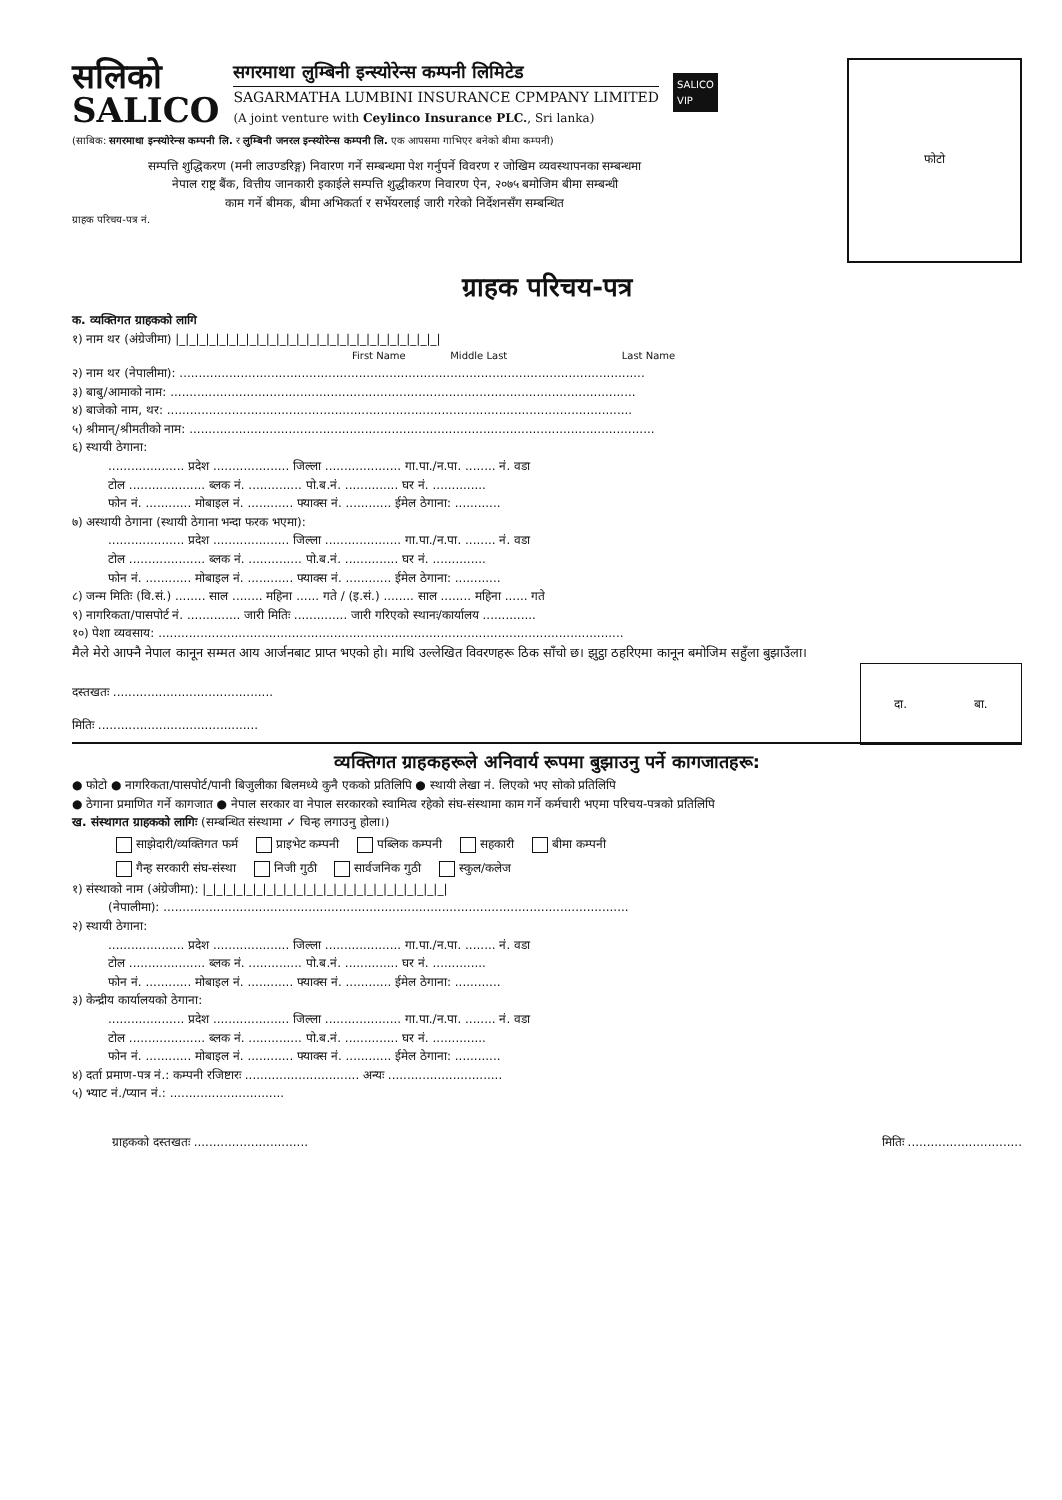सलिको
SALICO
सगरमाथा लुम्बिनी इन्स्योरेन्स कम्पनी लिमिटेड
SAGARMATHA LUMBINI INSURANCE CPMPANY LIMITED
(A joint venture with Ceylinco Insurance PLC., Sri lanka)
SALICO
VIP
(साबिक: सगरमाथा इन्स्योरेन्स कम्पनी लि. र लुम्बिनी जनरल इन्स्योरेन्स कम्पनी लि. एक आपसमा गाभिएर बनेको बीमा कम्पनी)
सम्पत्ति शुद्धिकरण (मनी लाउण्डरिङ्ग) निवारण गर्ने सम्बन्धमा पेश गर्नुपर्ने विवरण र जोखिम व्यवस्थापनका सम्बन्धमा
नेपाल राष्ट्र बैंक, वित्तीय जानकारी इकाईले सम्पत्ति शुद्धीकरण निवारण ऐन, २०७५ बमोजिम बीमा सम्बन्धी
काम गर्ने बीमक, बीमा अभिकर्ता र सर्भेयरलाई जारी गरेको निर्देशनसँग सम्बन्धित
ग्राहक परिचय-पत्र नं.
फोटो
ग्राहक परिचय-पत्र
क. व्यक्तिगत ग्राहकको लागि
१) नाम थर (अंग्रेजीमा) |_|_|_|_|_|_|_|_|_|_|_|_|_|_|_|_|_|_|_|_|_|_|_|_|_|_|
First Name Middle Last Last Name
२) नाम थर (नेपालीमा): ..........................................................................................................................
३) बाबु/आमाको नाम: ..........................................................................................................................
४) बाजेको नाम, थर: ..........................................................................................................................
५) श्रीमान्/श्रीमतीको नाम: ..........................................................................................................................
६) स्थायी ठेगाना:
.................... प्रदेश .................... जिल्ला .................... गा.पा./न.पा. ........ नं. वडा
टोल .................... ब्लक नं. .............. पो.ब.नं. .............. घर नं. ..............
फोन नं. ............ मोबाइल नं. ............ फ्याक्स नं. ............ ईमेल ठेगाना: ............
७) अस्थायी ठेगाना (स्थायी ठेगाना भन्दा फरक भएमा):
.................... प्रदेश .................... जिल्ला .................... गा.पा./न.पा. ........ नं. वडा
टोल .................... ब्लक नं. .............. पो.ब.नं. .............. घर नं. ..............
फोन नं. ............ मोबाइल नं. ............ फ्याक्स नं. ............ ईमेल ठेगाना: ............
८) जन्म मितिः (वि.सं.) ........ साल ........ महिना ...... गते / (इ.सं.) ........ साल ........ महिना ...... गते
९) नागरिकता/पासपोर्ट नं. .............. जारी मितिः .............. जारी गरिएको स्थानः/कार्यालय ..............
१०) पेशा व्यवसाय: ..........................................................................................................................
मैले मेरो आफ्नै नेपाल कानून सम्मत आय आर्जनबाट प्राप्त भएको हो। माथि उल्लेखित विवरणहरू ठिक साँचो छ। झुट्ठा ठहरिएमा कानून बमोजिम सहुँला बुझाउँला।
दा. बा.
दस्तखतः ..........................................
मितिः ..........................................
व्यक्तिगत ग्राहकहरूले अनिवार्य रूपमा बुझाउनु पर्ने कागजातहरू:
● फोटो ● नागरिकता/पासपोर्ट/पानी बिजुलीका बिलमध्ये कुनै एकको प्रतिलिपि ● स्थायी लेखा नं. लिएको भए सोको प्रतिलिपि
● ठेगाना प्रमाणित गर्ने कागजात ● नेपाल सरकार वा नेपाल सरकारको स्वामित्व रहेको संघ-संस्थामा काम गर्ने कर्मचारी भएमा परिचय-पत्रको प्रतिलिपि
ख. संस्थागत ग्राहकको लागिः (सम्बन्धित संस्थामा ✓ चिन्ह लगाउनु होला।)
साझेदारी/व्यक्तिगत फर्म प्राइभेट कम्पनी पब्लिक कम्पनी सहकारी बीमा कम्पनी
गैन्ह सरकारी संघ-संस्था निजी गुठी सार्वजनिक गुठी स्कुल/कलेज
१) संस्थाको नाम (अंग्रेजीमा): |_|_|_|_|_|_|_|_|_|_|_|_|_|_|_|_|_|_|_|_|_|_|_|_|
(नेपालीमा): ..........................................................................................................................
२) स्थायी ठेगाना:
.................... प्रदेश .................... जिल्ला .................... गा.पा./न.पा. ........ नं. वडा
टोल .................... ब्लक नं. .............. पो.ब.नं. .............. घर नं. ..............
फोन नं. ............ मोबाइल नं. ............ फ्याक्स नं. ............ ईमेल ठेगाना: ............
३) केन्द्रीय कार्यालयको ठेगाना:
.................... प्रदेश .................... जिल्ला .................... गा.पा./न.पा. ........ नं. वडा
टोल .................... ब्लक नं. .............. पो.ब.नं. .............. घर नं. ..............
फोन नं. ............ मोबाइल नं. ............ फ्याक्स नं. ............ ईमेल ठेगाना: ............
४) दर्ता प्रमाण-पत्र नं.: कम्पनी रजिष्टारः .............................. अन्यः ..............................
५) भ्याट नं./प्यान नं.: ..............................
ग्राहकको दस्तखतः .............................. मितिः ..............................